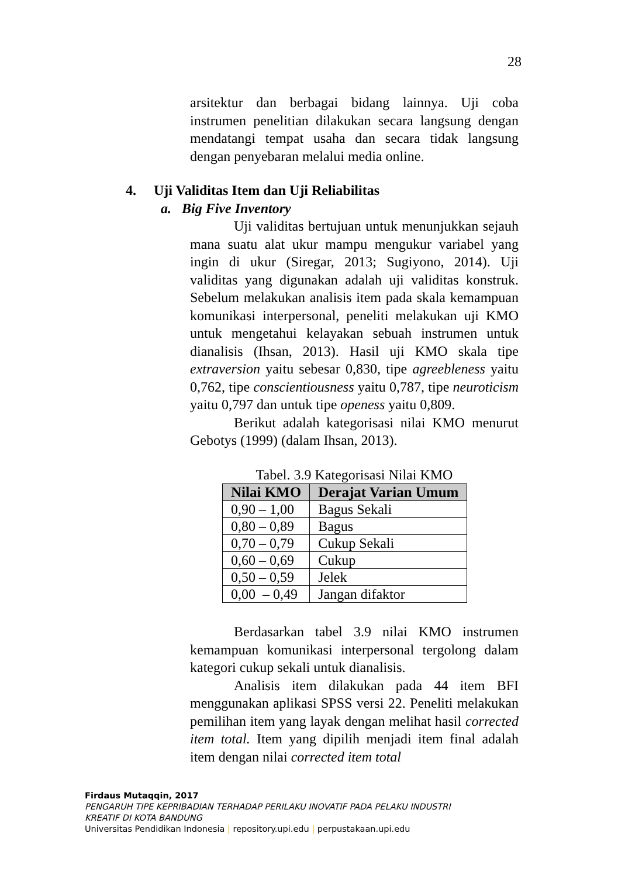28
arsitektur dan berbagai bidang lainnya. Uji coba instrumen penelitian dilakukan secara langsung dengan mendatangi tempat usaha dan secara tidak langsung dengan penyebaran melalui media online.
4. Uji Validitas Item dan Uji Reliabilitas
a. Big Five Inventory
Uji validitas bertujuan untuk menunjukkan sejauh mana suatu alat ukur mampu mengukur variabel yang ingin di ukur (Siregar, 2013; Sugiyono, 2014). Uji validitas yang digunakan adalah uji validitas konstruk. Sebelum melakukan analisis item pada skala kemampuan komunikasi interpersonal, peneliti melakukan uji KMO untuk mengetahui kelayakan sebuah instrumen untuk dianalisis (Ihsan, 2013). Hasil uji KMO skala tipe extraversion yaitu sebesar 0,830, tipe agreebleness yaitu 0,762, tipe conscientiousness yaitu 0,787, tipe neuroticism yaitu 0,797 dan untuk tipe openess yaitu 0,809.
Berikut adalah kategorisasi nilai KMO menurut Gebotys (1999) (dalam Ihsan, 2013).
Tabel. 3.9 Kategorisasi Nilai KMO
| Nilai KMO | Derajat Varian Umum |
| --- | --- |
| 0,90 – 1,00 | Bagus Sekali |
| 0,80 – 0,89 | Bagus |
| 0,70 – 0,79 | Cukup Sekali |
| 0,60 – 0,69 | Cukup |
| 0,50 – 0,59 | Jelek |
| 0,00 – 0,49 | Jangan difaktor |
Berdasarkan tabel 3.9 nilai KMO instrumen kemampuan komunikasi interpersonal tergolong dalam kategori cukup sekali untuk dianalisis.
Analisis item dilakukan pada 44 item BFI menggunakan aplikasi SPSS versi 22. Peneliti melakukan pemilihan item yang layak dengan melihat hasil corrected item total. Item yang dipilih menjadi item final adalah item dengan nilai corrected item total
Firdaus Mutaqqin, 2017
PENGARUH TIPE KEPRIBADIAN TERHADAP PERILAKU INOVATIF PADA PELAKU INDUSTRI
KREATIF DI KOTA BANDUNG
Universitas Pendidikan Indonesia | repository.upi.edu | perpustakaan.upi.edu